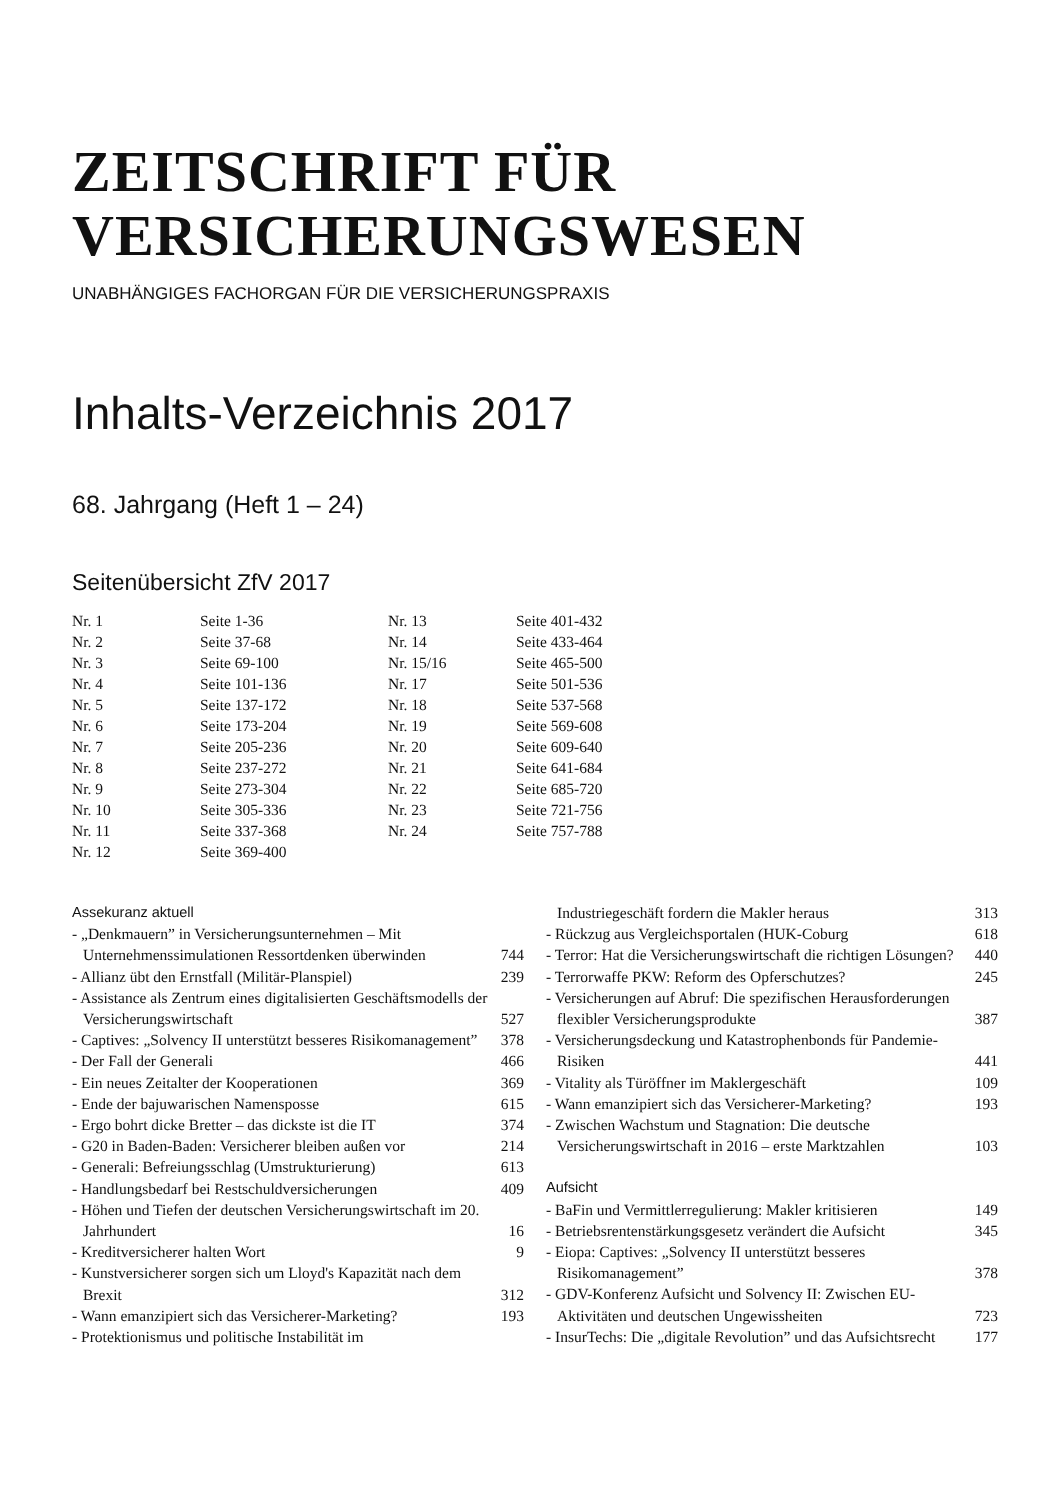ZEITSCHRIFT FÜR
VERSICHERUNGSWESEN
UNABHÄNGIGES FACHORGAN FÜR DIE VERSICHERUNGSPRAXIS
Inhalts-Verzeichnis 2017
68. Jahrgang (Heft 1 – 24)
Seitenübersicht ZfV 2017
| Nr. 1 | Seite 1-36 | Nr. 13 | Seite 401-432 |
| Nr. 2 | Seite 37-68 | Nr. 14 | Seite 433-464 |
| Nr. 3 | Seite 69-100 | Nr. 15/16 | Seite 465-500 |
| Nr. 4 | Seite 101-136 | Nr. 17 | Seite 501-536 |
| Nr. 5 | Seite 137-172 | Nr. 18 | Seite 537-568 |
| Nr. 6 | Seite 173-204 | Nr. 19 | Seite 569-608 |
| Nr. 7 | Seite 205-236 | Nr. 20 | Seite 609-640 |
| Nr. 8 | Seite 237-272 | Nr. 21 | Seite 641-684 |
| Nr. 9 | Seite 273-304 | Nr. 22 | Seite 685-720 |
| Nr. 10 | Seite 305-336 | Nr. 23 | Seite 721-756 |
| Nr. 11 | Seite 337-368 | Nr. 24 | Seite 757-788 |
| Nr. 12 | Seite 369-400 | | |
Assekuranz aktuell
- „Denkmauern” in Versicherungsunternehmen – Mit Unternehmenssimulationen Ressortdenken überwinden 744
- Allianz übt den Ernstfall (Militär-Planspiel) 239
- Assistance als Zentrum eines digitalisierten Geschäftsmodells der Versicherungswirtschaft 527
- Captives: „Solvency II unterstützt besseres Risikomanagement” 378
- Der Fall der Generali 466
- Ein neues Zeitalter der Kooperationen 369
- Ende der bajuwarischen Namensposse 615
- Ergo bohrt dicke Bretter – das dickste ist die IT 374
- G20 in Baden-Baden: Versicherer bleiben außen vor 214
- Generali: Befreiungsschlag (Umstrukturierung) 613
- Handlungsbedarf bei Restschuldversicherungen 409
- Höhen und Tiefen der deutschen Versicherungswirtschaft im 20. Jahrhundert 16
- Kreditversicherer halten Wort 9
- Kunstversicherer sorgen sich um Lloyd's Kapazität nach dem Brexit 312
- Wann emanzipiert sich das Versicherer-Marketing? 193
- Protektionismus und politische Instabilität im
Industriegeschäft fordern die Makler heraus 313
- Rückzug aus Vergleichsportalen (HUK-Coburg 618
- Terror: Hat die Versicherungswirtschaft die richtigen Lösungen? 440
- Terrorwaffe PKW: Reform des Opferschutzes? 245
- Versicherungen auf Abruf: Die spezifischen Herausforderungen flexibler Versicherungsprodukte 387
- Versicherungsdeckung und Katastrophenbonds für Pandemie-Risiken 441
- Vitality als Türöffner im Maklergeschäft 109
- Wann emanzipiert sich das Versicherer-Marketing? 193
- Zwischen Wachstum und Stagnation: Die deutsche Versicherungswirtschaft in 2016 – erste Marktzahlen 103
Aufsicht
- BaFin und Vermittlerregulierung: Makler kritisieren 149
- Betriebsrentenstärkungsgesetz verändert die Aufsicht 345
- Eiopa: Captives: „Solvency II unterstützt besseres Risikomanagement” 378
- GDV-Konferenz Aufsicht und Solvency II: Zwischen EU-Aktivitäten und deutschen Ungewissheiten 723
- InsurTechs: Die „digitale Revolution” und das Aufsichtsrecht 177